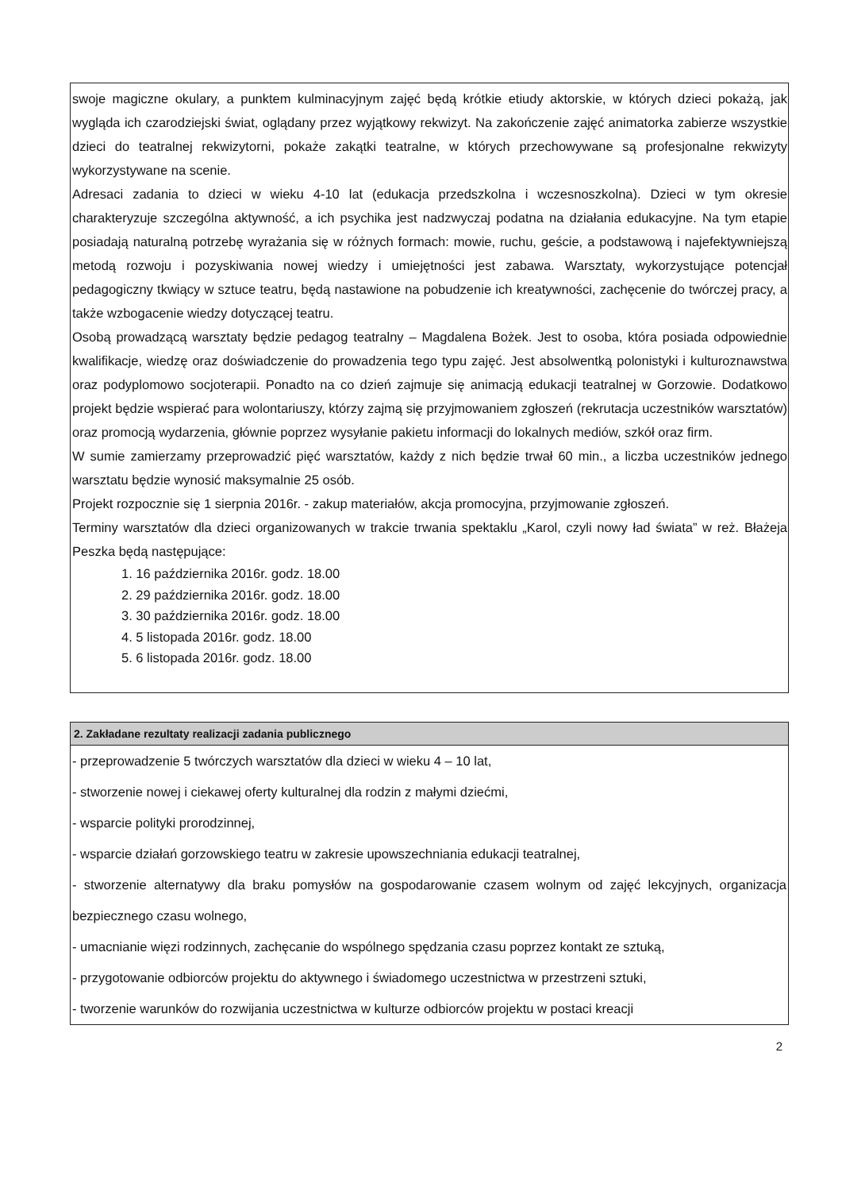swoje magiczne okulary, a punktem kulminacyjnym zajęć będą krótkie etiudy aktorskie, w których dzieci pokażą, jak wygląda ich czarodziejski świat, oglądany przez wyjątkowy rekwizyt. Na zakończenie zajęć animatorka zabierze wszystkie dzieci do teatralnej rekwizytorni, pokaże zakątki teatralne, w których przechowywane są profesjonalne rekwizyty wykorzystywane na scenie.
Adresaci zadania to dzieci w wieku 4-10 lat (edukacja przedszkolna i wczesnoszkolna). Dzieci w tym okresie charakteryzuje szczególna aktywność, a ich psychika jest nadzwyczaj podatna na działania edukacyjne. Na tym etapie posiadają naturalną potrzebę wyrażania się w różnych formach: mowie, ruchu, geście, a podstawową i najefektywniejszą metodą rozwoju i pozyskiwania nowej wiedzy i umiejętności jest zabawa. Warsztaty, wykorzystujące potencjał pedagogiczny tkwiący w sztuce teatru, będą nastawione na pobudzenie ich kreatywności, zachęcenie do twórczej pracy, a także wzbogacenie wiedzy dotyczącej teatru.
Osobą prowadzącą warsztaty będzie pedagog teatralny – Magdalena Bożek. Jest to osoba, która posiada odpowiednie kwalifikacje, wiedzę oraz doświadczenie do prowadzenia tego typu zajęć. Jest absolwentką polonistyki i kulturoznawstwa oraz podyplomowo socjoterapii. Ponadto na co dzień zajmuje się animacją edukacji teatralnej w Gorzowie. Dodatkowo projekt będzie wspierać para wolontariuszy, którzy zajmą się przyjmowaniem zgłoszeń (rekrutacja uczestników warsztatów) oraz promocją wydarzenia, głównie poprzez wysyłanie pakietu informacji do lokalnych mediów, szkół oraz firm.
W sumie zamierzamy przeprowadzić pięć warsztatów, każdy z nich będzie trwał 60 min., a liczba uczestników jednego warsztatu będzie wynosić maksymalnie 25 osób.
Projekt rozpocznie się 1 sierpnia 2016r. - zakup materiałów, akcja promocyjna, przyjmowanie zgłoszeń.
Terminy warsztatów dla dzieci organizowanych w trakcie trwania spektaklu „Karol, czyli nowy ład świata” w reż. Błażeja Peszka będą następujące:
1. 16 października 2016r. godz. 18.00
2. 29 października 2016r. godz. 18.00
3. 30 października 2016r. godz. 18.00
4. 5 listopada 2016r. godz. 18.00
5. 6 listopada 2016r. godz. 18.00
2. Zakładane rezultaty realizacji zadania publicznego
- przeprowadzenie 5 twórczych warsztatów dla dzieci w wieku 4 – 10 lat,
- stworzenie nowej i ciekawej oferty kulturalnej dla rodzin z małymi dziećmi,
- wsparcie polityki prorodzinnej,
- wsparcie działań gorzowskiego teatru w zakresie upowszechniania edukacji teatralnej,
- stworzenie alternatywy dla braku pomysłów na gospodarowanie czasem wolnym od zajęć lekcyjnych, organizacja bezpiecznego czasu wolnego,
- umacnianie więzi rodzinnych, zachęcanie do wspólnego spędzania czasu poprzez kontakt ze sztuką,
- przygotowanie odbiorców projektu do aktywnego i świadomego uczestnictwa w przestrzeni sztuki,
- tworzenie warunków do rozwijania uczestnictwa w kulturze odbiorców projektu w postaci kreacji
2